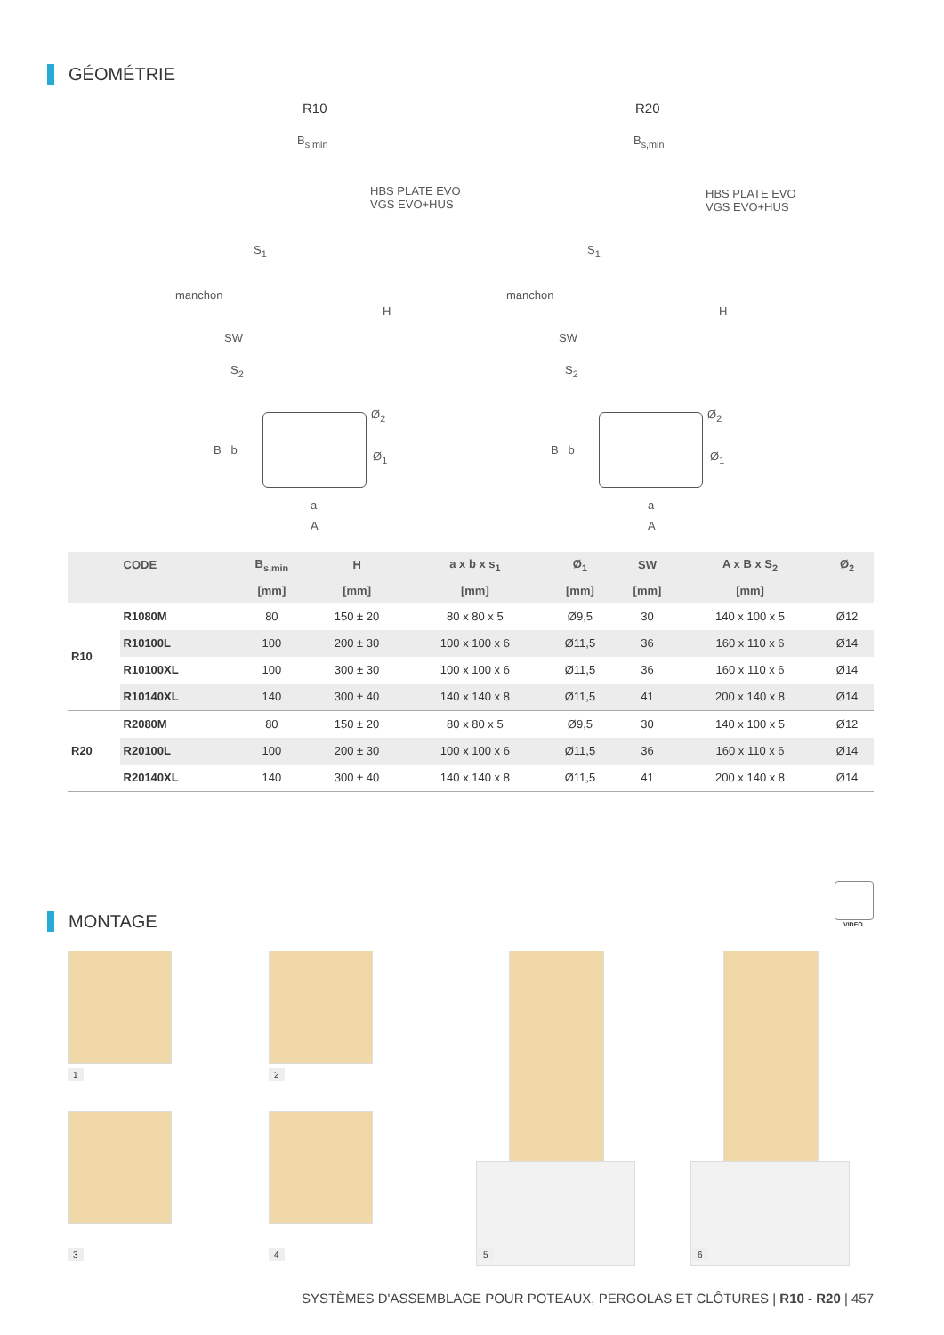GÉOMÉTRIE
R10 R20
B<sub>s,min</sub> B<sub>s,min</sub>
HBS PLATE EVO
VGS EVO+HUS
HBS PLATE EVO
VGS EVO+HUS
S<sub>1</sub> S<sub>1</sub>
manchon manchon
H H
SW SW
S<sub>2</sub> S<sub>2</sub>
Ø<sub>2</sub> Ø<sub>2</sub>
B b B b
Ø<sub>1</sub> Ø<sub>1</sub>
a a
A A
| | CODE | B<sub>s,min</sub> | H | a x b x s<sub>1</sub> | Ø<sub>1</sub> | SW | A x B x S<sub>2</sub> | Ø<sub>2</sub> |
| --- | --- | --- | --- | --- | --- | --- | --- | --- |
| | | [mm] | [mm] | [mm] | [mm] | [mm] | [mm] | |
| R10 | R1080M | 80 | 150 ± 20 | 80 x 80 x 5 | Ø9,5 | 30 | 140 x 100 x 5 | Ø12 |
| | R10100L | 100 | 200 ± 30 | 100 x 100 x 6 | Ø11,5 | 36 | 160 x 110 x 6 | Ø14 |
| | R10100XL | 100 | 300 ± 30 | 100 x 100 x 6 | Ø11,5 | 36 | 160 x 110 x 6 | Ø14 |
| | R10140XL | 140 | 300 ± 40 | 140 x 140 x 8 | Ø11,5 | 41 | 200 x 140 x 8 | Ø14 |
| R20 | R2080M | 80 | 150 ± 20 | 80 x 80 x 5 | Ø9,5 | 30 | 140 x 100 x 5 | Ø12 |
| | R20100L | 100 | 200 ± 30 | 100 x 100 x 6 | Ø11,5 | 36 | 160 x 110 x 6 | Ø14 |
| | R20140XL | 140 | 300 ± 40 | 140 x 140 x 8 | Ø11,5 | 41 | 200 x 140 x 8 | Ø14 |
MONTAGE VIDEO
1 2
3 4 5 6
SYSTÈMES D'ASSEMBLAGE POUR POTEAUX, PERGOLAS ET CLÔTURES | R10 - R20 | 457